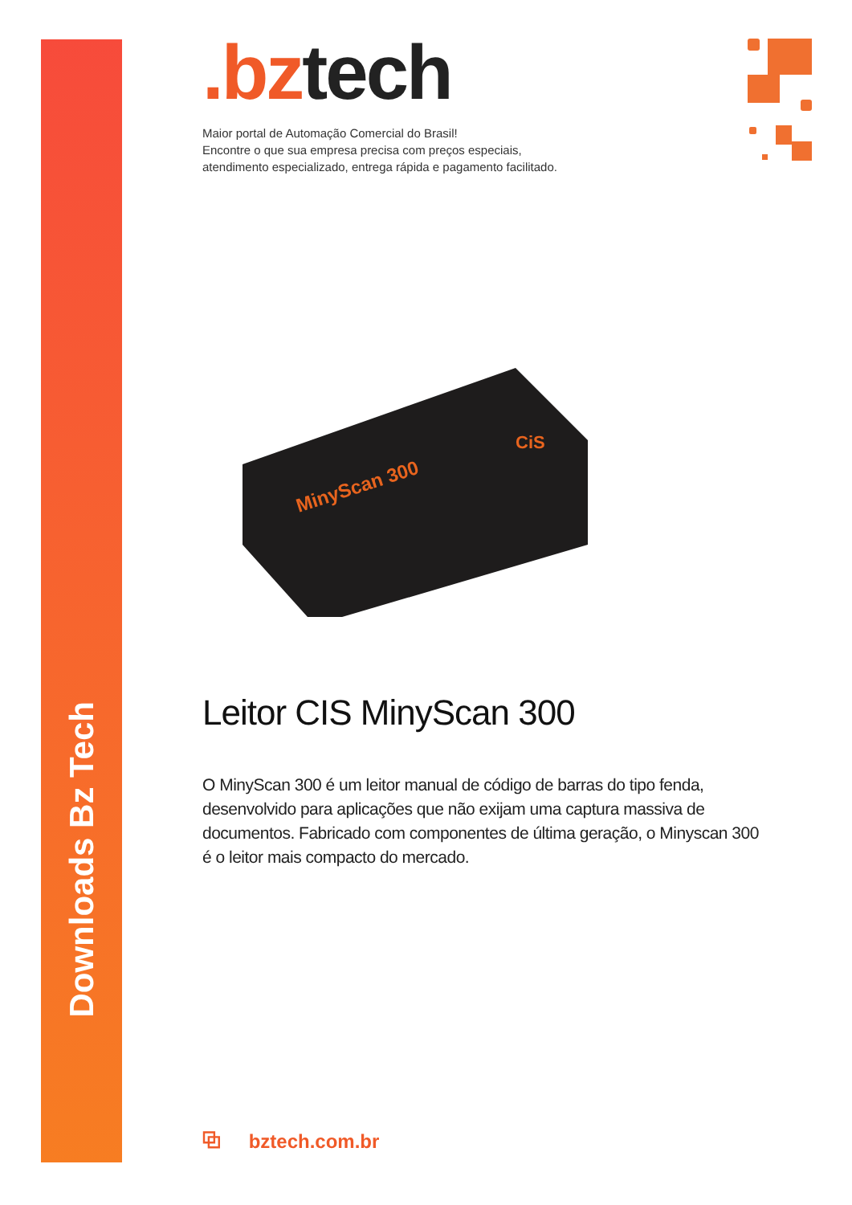Downloads Bz Tech
.bztech
Maior portal de Automação Comercial do Brasil!
Encontre o que sua empresa precisa com preços especiais,
atendimento especializado, entrega rápida e pagamento facilitado.
MinyScan 300
CiS
Leitor CIS MinyScan 300
O MinyScan 300 é um leitor manual de código de barras do tipo fenda, desenvolvido para aplicações que não exijam uma captura massiva de documentos. Fabricado com componentes de última geração, o Minyscan 300 é o leitor mais compacto do mercado.
⧉ bztech.com.br